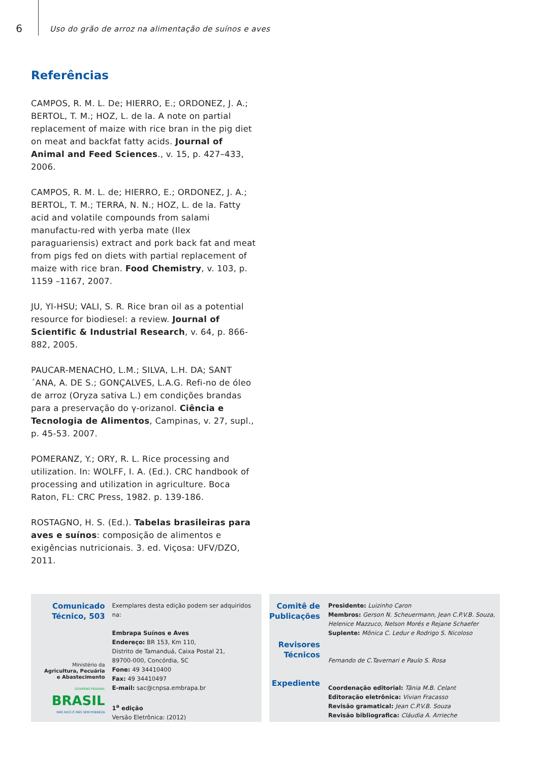6
Uso do grão de arroz na alimentação de suínos e aves
Referências
CAMPOS, R. M. L. De; HIERRO, E.; ORDONEZ, J. A.; BERTOL, T. M.; HOZ, L. de la. A note on partial replacement of maize with rice bran in the pig diet on meat and backfat fatty acids. Journal of Animal and Feed Sciences., v. 15, p. 427–433, 2006.
CAMPOS, R. M. L. de; HIERRO, E.; ORDONEZ, J. A.; BERTOL, T. M.; TERRA, N. N.; HOZ, L. de la. Fatty acid and volatile compounds from salami manufactu-red with yerba mate (Ilex paraguariensis) extract and pork back fat and meat from pigs fed on diets with partial replacement of maize with rice bran. Food Chemistry, v. 103, p. 1159 –1167, 2007.
JU, YI-HSU; VALI, S. R. Rice bran oil as a potential resource for biodiesel: a review. Journal of Scientific & Industrial Research, v. 64, p. 866-882, 2005.
PAUCAR-MENACHO, L.M.; SILVA, L.H. DA; SANT´ANA, A. DE S.; GONÇALVES, L.A.G. Refi-no de óleo de arroz (Oryza sativa L.) em condições brandas para a preservação do γ-orizanol. Ciência e Tecnologia de Alimentos, Campinas, v. 27, supl., p. 45-53. 2007.
POMERANZ, Y.; ORY, R. L. Rice processing and utilization. In: WOLFF, I. A. (Ed.). CRC handbook of processing and utilization in agriculture. Boca Raton, FL: CRC Press, 1982. p. 139-186.
ROSTAGNO, H. S. (Ed.). Tabelas brasileiras para aves e suínos: composição de alimentos e exigências nutricionais. 3. ed. Viçosa: UFV/DZO, 2011.
Comunicado
Técnico, 503
Ministério da
Agricultura, Pecuária
e Abastecimento
GOVERNO FEDERAL
BRASIL
PAÍS RICO É PAÍS SEM POBREZA
Exemplares desta edição podem ser adquiridos na:
Embrapa Suínos e Aves
Endereço: BR 153, Km 110,
Distrito de Tamanduá, Caixa Postal 21,
89700-000, Concórdia, SC
Fone: 49 34410400
Fax: 49 34410497
E-mail: sac@cnpsa.embrapa.br
1<sup>a</sup> edição
Versão Eletrônica: (2012)
Comitê de
Publicações
Revisores
Técnicos
Expediente
Presidente: Luizinho Caron
Membros: Gerson N. Scheuermann, Jean C.P.V.B. Souza, Helenice Mazzuco, Nelson Morés e Rejane Schaefer
Suplente: Mônica C. Ledur e Rodrigo S. Nicoloso
Fernando de C.Tavernari e Paulo S. Rosa
Coordenação editorial: Tânia M.B. Celant
Editoração eletrônica: Vivian Fracasso
Revisão gramatical: Jean C.P.V.B. Souza
Revisão bibliografica: Cláudia A. Arrieche